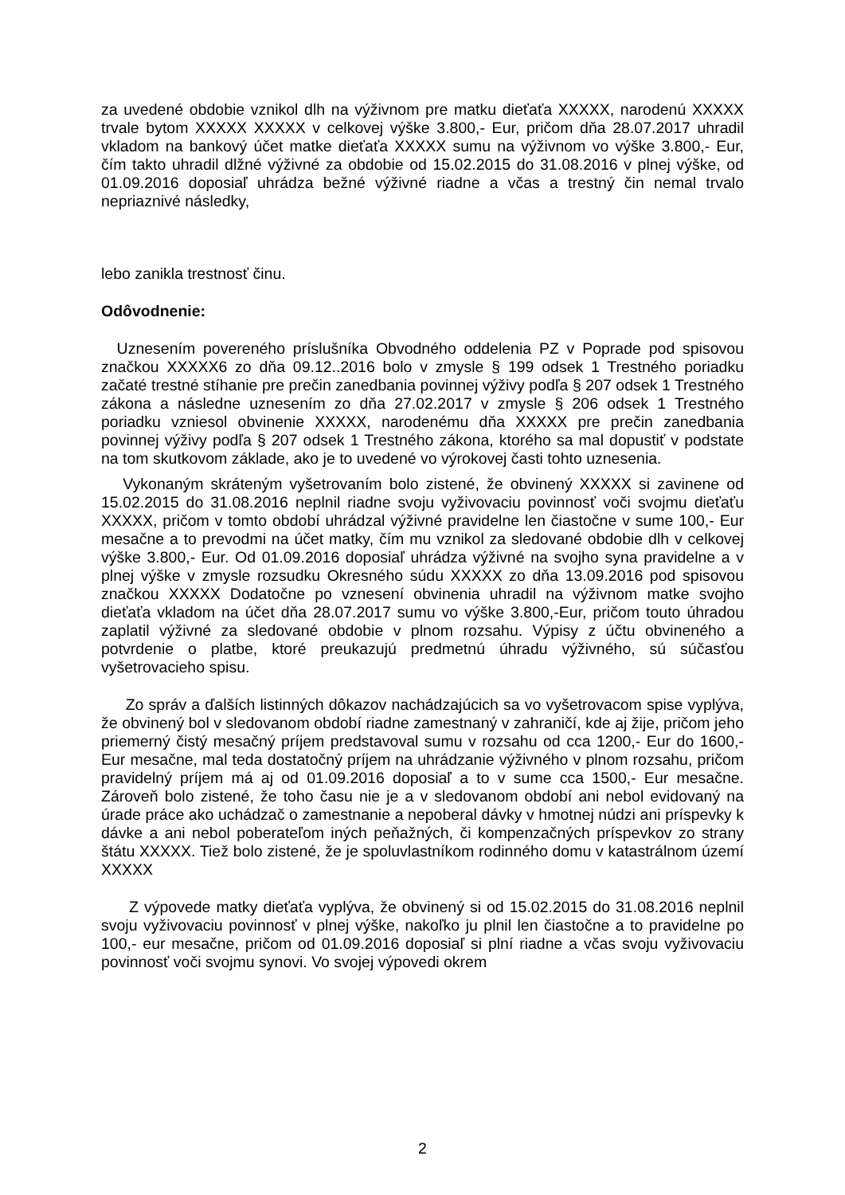za uvedené obdobie vznikol dlh na výživnom pre matku dieťaťa XXXXX, narodenú XXXXX trvale bytom XXXXX XXXXX v celkovej výške 3.800,- Eur, pričom dňa 28.07.2017 uhradil vkladom na bankový účet matke dieťaťa XXXXX sumu na výživnom vo výške 3.800,- Eur, čím takto uhradil dlžné výživné za obdobie od 15.02.2015 do 31.08.2016 v plnej výške, od 01.09.2016 doposiaľ uhrádza bežné výživné riadne a včas a trestný čin nemal trvalo nepriaznivé následky,
lebo zanikla trestnosť činu.
Odôvodnenie:
Uznesením povereného príslušníka Obvodného oddelenia PZ v Poprade pod spisovou značkou XXXXX6 zo dňa 09.12..2016 bolo v zmysle § 199 odsek 1 Trestného poriadku začaté trestné stíhanie pre prečin zanedbania povinnej výživy podľa § 207 odsek 1 Trestného zákona a následne uznesením zo dňa 27.02.2017 v zmysle § 206 odsek 1 Trestného poriadku vzniesol obvinenie XXXXX, narodenému dňa XXXXX pre prečin zanedbania povinnej výživy podľa § 207 odsek 1 Trestného zákona, ktorého sa mal dopustiť v podstate na tom skutkovom základe, ako je to uvedené vo výrokovej časti tohto uznesenia.
Vykonaným skráteným vyšetrovaním bolo zistené, že obvinený XXXXX si zavinene od 15.02.2015 do 31.08.2016 neplnil riadne svoju vyživovaciu povinnosť voči svojmu dieťaťu XXXXX, pričom v tomto období uhrádzal výživné pravidelne len čiastočne v sume 100,- Eur mesačne a to prevodmi na účet matky, čím mu vznikol za sledované obdobie dlh v celkovej výške 3.800,- Eur. Od 01.09.2016 doposiaľ uhrádza výživné na svojho syna pravidelne a v plnej výške v zmysle rozsudku Okresného súdu XXXXX zo dňa 13.09.2016 pod spisovou značkou XXXXX Dodatočne po vznesení obvinenia uhradil na výživnom matke svojho dieťaťa vkladom na účet dňa 28.07.2017 sumu vo výške 3.800,-Eur, pričom touto úhradou zaplatil výživné za sledované obdobie v plnom rozsahu. Výpisy z účtu obvineného a potvrdenie o platbe, ktoré preukazujú predmetnú úhradu výživného, sú súčasťou vyšetrovacieho spisu.
Zo správ a ďalších listinných dôkazov nachádzajúcich sa vo vyšetrovacom spise vyplýva, že obvinený bol v sledovanom období riadne zamestnaný v zahraničí, kde aj žije, pričom jeho priemerný čistý mesačný príjem predstavoval sumu v rozsahu od cca 1200,- Eur do 1600,- Eur mesačne, mal teda dostatočný príjem na uhrádzanie výživného v plnom rozsahu, pričom pravidelný príjem má aj od 01.09.2016 doposiaľ a to v sume cca 1500,- Eur mesačne. Zároveň bolo zistené, že toho času nie je a v sledovanom období ani nebol evidovaný na úrade práce ako uchádzač o zamestnanie a nepoberal dávky v hmotnej núdzi ani príspevky k dávke a ani nebol poberateľom iných peňažných, či kompenzačných príspevkov zo strany štátu XXXXX. Tiež bolo zistené, že je spoluvlastníkom rodinného domu v katastrálnom území XXXXX
Z výpovede matky dieťaťa vyplýva, že obvinený si od 15.02.2015 do 31.08.2016 neplnil svoju vyživovaciu povinnosť v plnej výške, nakoľko ju plnil len čiastočne a to pravidelne po 100,- eur mesačne, pričom od 01.09.2016 doposiaľ si plní riadne a včas svoju vyživovaciu povinnosť voči svojmu synovi. Vo svojej výpovedi okrem
2